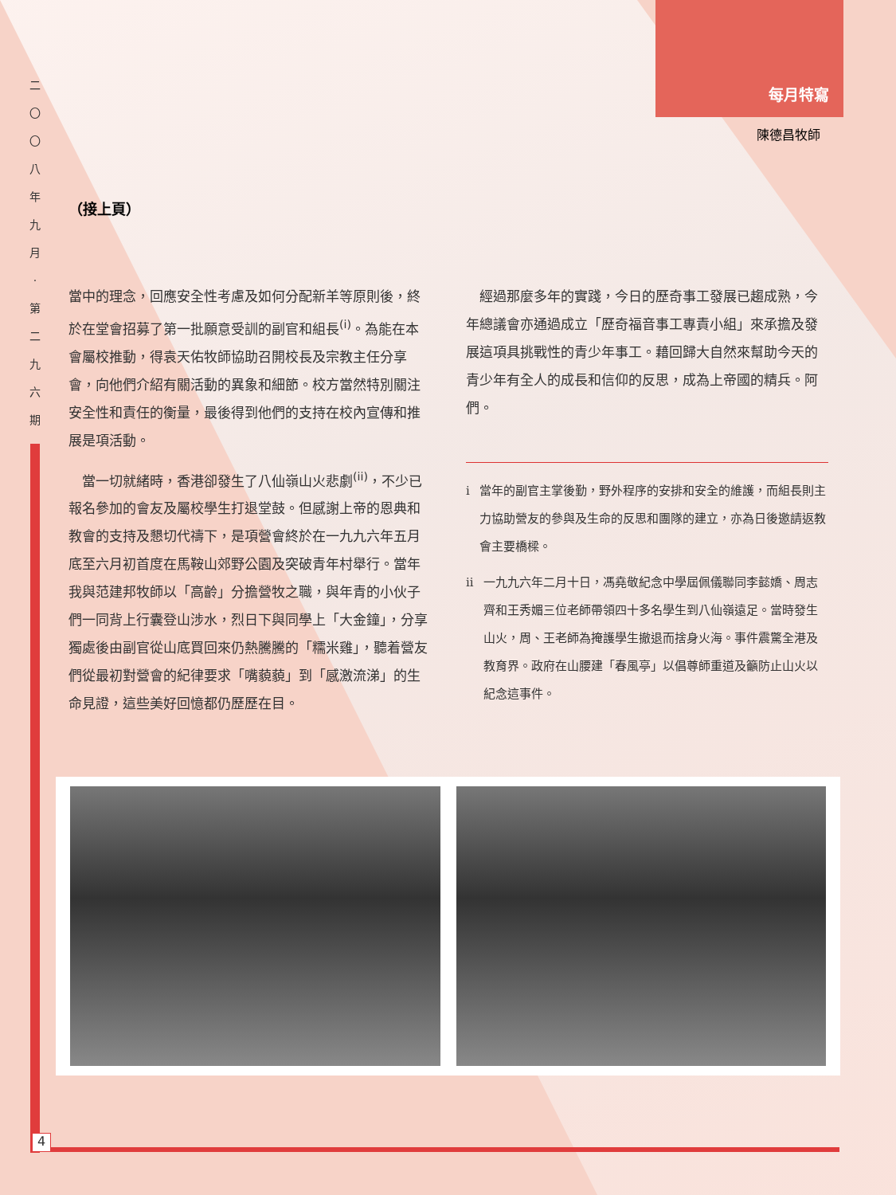每月特寫
二 〇 〇 八 年 九 月 · 第 二 九 六 期
陳德昌牧師
（接上頁）
當中的理念，回應安全性考慮及如何分配新羊等原則後，終於在堂會招募了第一批願意受訓的副官和組長<sup>(i)</sup>。為能在本會屬校推動，得袁天佑牧師協助召開校長及宗教主任分享會，向他們介紹有關活動的異象和細節。校方當然特別關注安全性和責任的衡量，最後得到他們的支持在校內宣傳和推展是項活動。
　當一切就緒時，香港卻發生了八仙嶺山火悲劇<sup>(ii)</sup>，不少已報名參加的會友及屬校學生打退堂鼓。但感謝上帝的恩典和教會的支持及懇切代禱下，是項營會終於在一九九六年五月底至六月初首度在馬鞍山郊野公園及突破青年村舉行。當年我與范建邦牧師以「高齡」分擔營牧之職，與年青的小伙子們一同背上行囊登山涉水，烈日下與同學上「大金鐘」，分享獨處後由副官從山底買回來仍熱騰騰的「糯米雞」，聽着營友們從最初對營會的紀律要求「嘴藐藐」到「感激流涕」的生命見證，這些美好回憶都仍歷歷在目。
　經過那麼多年的實踐，今日的歷奇事工發展已趨成熟，今年總議會亦通過成立「歷奇福音事工專責小組」來承擔及發展這項具挑戰性的青少年事工。藉回歸大自然來幫助今天的青少年有全人的成長和信仰的反思，成為上帝國的精兵。阿們。
i 當年的副官主掌後勤，野外程序的安排和安全的維護，而組長則主力協助營友的參與及生命的反思和團隊的建立，亦為日後邀請返教會主要橋樑。
ii 一九九六年二月十日，馮堯敬紀念中學屆佩儀聯同李懿嬌、周志齊和王秀媚三位老師帶領四十多名學生到八仙嶺遠足。當時發生山火，周、王老師為掩護學生撤退而捨身火海。事件震驚全港及教育界。政府在山腰建「春風亭」以倡尊師重道及籲防止山火以紀念這事件。
4